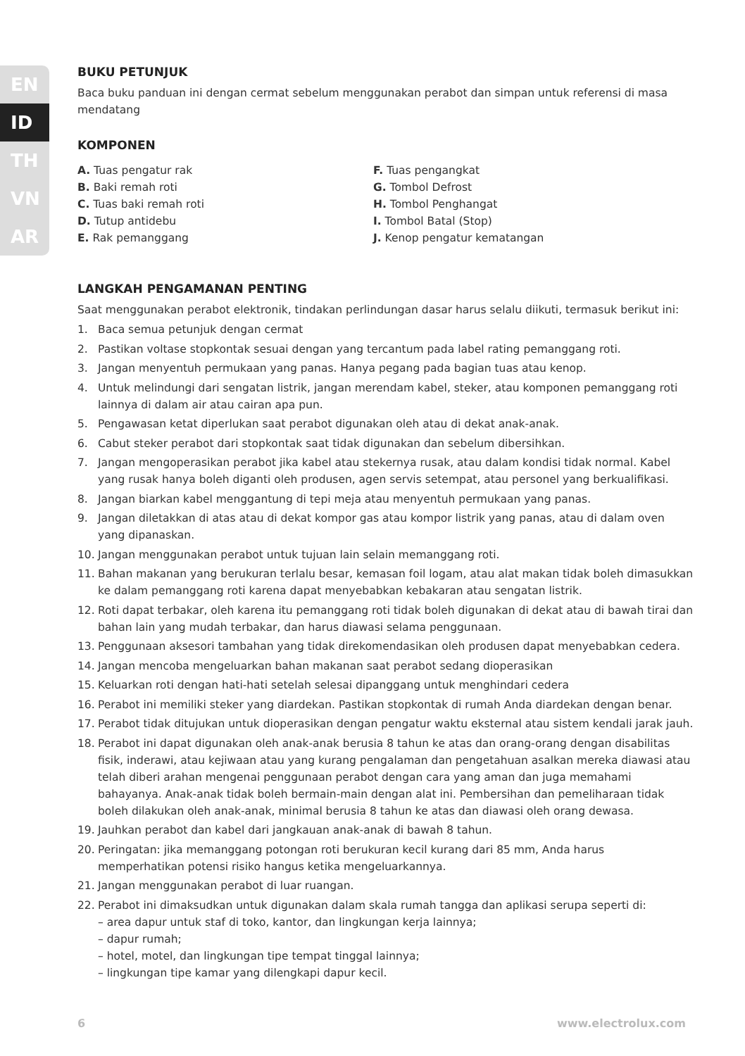EN
ID
TH
VN
AR
BUKU PETUNJUK
Baca buku panduan ini dengan cermat sebelum menggunakan perabot dan simpan untuk referensi di masa mendatang
KOMPONEN
A. Tuas pengatur rak
B. Baki remah roti
C. Tuas baki remah roti
D. Tutup antidebu
E. Rak pemanggang
F. Tuas pengangkat
G. Tombol Defrost
H. Tombol Penghangat
I. Tombol Batal (Stop)
J. Kenop pengatur kematangan
LANGKAH PENGAMANAN PENTING
Saat menggunakan perabot elektronik, tindakan perlindungan dasar harus selalu diikuti, termasuk berikut ini:
1. Baca semua petunjuk dengan cermat
2. Pastikan voltase stopkontak sesuai dengan yang tercantum pada label rating pemanggang roti.
3. Jangan menyentuh permukaan yang panas. Hanya pegang pada bagian tuas atau kenop.
4. Untuk melindungi dari sengatan listrik, jangan merendam kabel, steker, atau komponen pemanggang roti lainnya di dalam air atau cairan apa pun.
5. Pengawasan ketat diperlukan saat perabot digunakan oleh atau di dekat anak-anak.
6. Cabut steker perabot dari stopkontak saat tidak digunakan dan sebelum dibersihkan.
7. Jangan mengoperasikan perabot jika kabel atau stekernya rusak, atau dalam kondisi tidak normal. Kabel yang rusak hanya boleh diganti oleh produsen, agen servis setempat, atau personel yang berkualifikasi.
8. Jangan biarkan kabel menggantung di tepi meja atau menyentuh permukaan yang panas.
9. Jangan diletakkan di atas atau di dekat kompor gas atau kompor listrik yang panas, atau di dalam oven yang dipanaskan.
10. Jangan menggunakan perabot untuk tujuan lain selain memanggang roti.
11. Bahan makanan yang berukuran terlalu besar, kemasan foil logam, atau alat makan tidak boleh dimasukkan ke dalam pemanggang roti karena dapat menyebabkan kebakaran atau sengatan listrik.
12. Roti dapat terbakar, oleh karena itu pemanggang roti tidak boleh digunakan di dekat atau di bawah tirai dan bahan lain yang mudah terbakar, dan harus diawasi selama penggunaan.
13. Penggunaan aksesori tambahan yang tidak direkomendasikan oleh produsen dapat menyebabkan cedera.
14. Jangan mencoba mengeluarkan bahan makanan saat perabot sedang dioperasikan
15. Keluarkan roti dengan hati-hati setelah selesai dipanggang untuk menghindari cedera
16. Perabot ini memiliki steker yang diardekan. Pastikan stopkontak di rumah Anda diardekan dengan benar.
17. Perabot tidak ditujukan untuk dioperasikan dengan pengatur waktu eksternal atau sistem kendali jarak jauh.
18. Perabot ini dapat digunakan oleh anak-anak berusia 8 tahun ke atas dan orang-orang dengan disabilitas fisik, inderawi, atau kejiwaan atau yang kurang pengalaman dan pengetahuan asalkan mereka diawasi atau telah diberi arahan mengenai penggunaan perabot dengan cara yang aman dan juga memahami bahayanya. Anak-anak tidak boleh bermain-main dengan alat ini. Pembersihan dan pemeliharaan tidak boleh dilakukan oleh anak-anak, minimal berusia 8 tahun ke atas dan diawasi oleh orang dewasa.
19. Jauhkan perabot dan kabel dari jangkauan anak-anak di bawah 8 tahun.
20. Peringatan: jika memanggang potongan roti berukuran kecil kurang dari 85 mm, Anda harus memperhatikan potensi risiko hangus ketika mengeluarkannya.
21. Jangan menggunakan perabot di luar ruangan.
22. Perabot ini dimaksudkan untuk digunakan dalam skala rumah tangga dan aplikasi serupa seperti di:
– area dapur untuk staf di toko, kantor, dan lingkungan kerja lainnya;
– dapur rumah;
– hotel, motel, dan lingkungan tipe tempat tinggal lainnya;
– lingkungan tipe kamar yang dilengkapi dapur kecil.
6 www.electrolux.com